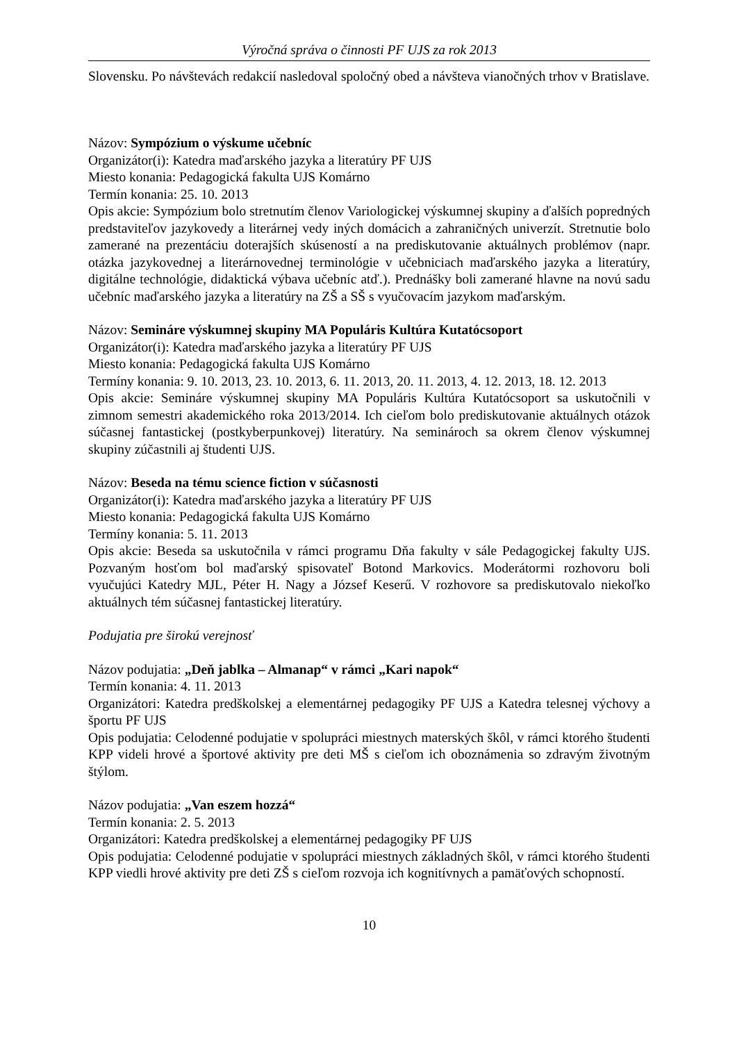Výročná správa o činnosti PF UJS za rok 2013
Slovensku. Po návštevách redakcií nasledoval spoločný obed a návšteva vianočných trhov v Bratislave.
Názov: Sympózium o výskume učebníc
Organizátor(i): Katedra maďarského jazyka a literatúry PF UJS
Miesto konania: Pedagogická fakulta UJS Komárno
Termín konania: 25. 10. 2013
Opis akcie: Sympózium bolo stretnutím členov Variologickej výskumnej skupiny a ďalších popredných predstaviteľov jazykovedy a literárnej vedy iných domácich a zahraničných univerzít. Stretnutie bolo zamerané na prezentáciu doterajších skúseností a na prediskutovanie aktuálnych problémov (napr. otázka jazykovednej a literárnovednej terminológie v učebniciach maďarského jazyka a literatúry, digitálne technológie, didaktická výbava učebníc atď.). Prednášky boli zamerané hlavne na novú sadu učebníc maďarského jazyka a literatúry na ZŠ a SŠ s vyučovacím jazykom maďarským.
Názov: Semináre výskumnej skupiny MA Populáris Kultúra Kutatócsoport
Organizátor(i): Katedra maďarského jazyka a literatúry PF UJS
Miesto konania: Pedagogická fakulta UJS Komárno
Termíny konania: 9. 10. 2013, 23. 10. 2013, 6. 11. 2013, 20. 11. 2013, 4. 12. 2013, 18. 12. 2013
Opis akcie: Semináre výskumnej skupiny MA Populáris Kultúra Kutatócsoport sa uskutočnili v zimnom semestri akademického roka 2013/2014. Ich cieľom bolo prediskutovanie aktuálnych otázok súčasnej fantastickej (postkyberpunkovej) literatúry. Na seminároch sa okrem členov výskumnej skupiny zúčastnili aj študenti UJS.
Názov: Beseda na tému science fiction v súčasnosti
Organizátor(i): Katedra maďarského jazyka a literatúry PF UJS
Miesto konania: Pedagogická fakulta UJS Komárno
Termíny konania: 5. 11. 2013
Opis akcie: Beseda sa uskutočnila v rámci programu Dňa fakulty v sále Pedagogickej fakulty UJS. Pozvaným hosťom bol maďarský spisovateľ Botond Markovics. Moderátormi rozhovoru boli vyučujúci Katedry MJL, Péter H. Nagy a József Keserű. V rozhovore sa prediskutovalo niekoľko aktuálnych tém súčasnej fantastickej literatúry.
Podujatia pre širokú verejnosť
Názov podujatia: „Deň jablka – Almanap“ v rámci „Kari napok“
Termín konania: 4. 11. 2013
Organizátori: Katedra predškolskej a elementárnej pedagogiky PF UJS a Katedra telesnej výchovy a športu PF UJS
Opis podujatia: Celodenné podujatie v spolupráci miestnych materských škôl, v rámci ktorého študenti KPP videli hrové a športové aktivity pre deti MŠ s cieľom ich oboznámenia so zdravým životným štýlom.
Názov podujatia: „Van eszem hozzá“
Termín konania: 2. 5. 2013
Organizátori: Katedra predškolskej a elementárnej pedagogiky PF UJS
Opis podujatia: Celodenné podujatie v spolupráci miestnych základných škôl, v rámci ktorého študenti KPP viedli hrové aktivity pre deti ZŠ s cieľom rozvoja ich kognitívnych a pamäťových schopností.
10